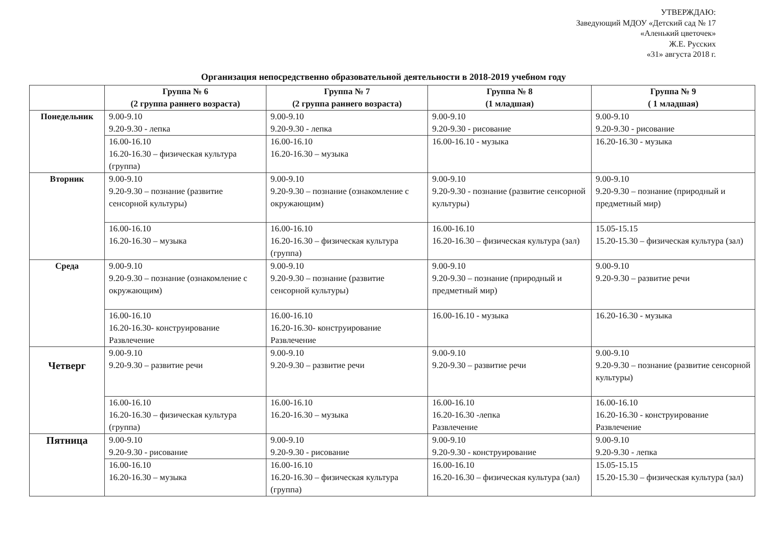УТВЕРЖДАЮ:
Заведующий МДОУ «Детский сад № 17
«Аленький цветочек»
Ж.Е. Русских
«31» августа 2018 г.
Организация непосредственно образовательной деятельности в 2018-2019 учебном году
| | Группа № 6 (2 группа раннего возраста) | Группа № 7 (2 группа раннего возраста) | Группа № 8 (1 младшая) | Группа № 9 ( 1 младшая) |
| --- | --- | --- | --- | --- |
| Понедельник | 9.00-9.10 9.20-9.30 - лепка | 9.00-9.10 9.20-9.30 - лепка | 9.00-9.10 9.20-9.30 - рисование | 9.00-9.10 9.20-9.30 - рисование |
| | 16.00-16.10 16.20-16.30 – физическая культура (группа) | 16.00-16.10 16.20-16.30 – музыка | 16.00-16.10 - музыка | 16.20-16.30 - музыка |
| Вторник | 9.00-9.10 9.20-9.30 – познание (развитие сенсорной культуры) | 9.00-9.10 9.20-9.30 – познание (ознакомление с окружающим) | 9.00-9.10 9.20-9.30 - познание (развитие сенсорной культуры) | 9.00-9.10 9.20-9.30 – познание (природный и предметный мир) |
| | 16.00-16.10 16.20-16.30 – музыка | 16.00-16.10 16.20-16.30 – физическая культура (группа) | 16.00-16.10 16.20-16.30 – физическая культура (зал) | 15.05-15.15 15.20-15.30 – физическая культура (зал) |
| Среда | 9.00-9.10 9.20-9.30 – познание (ознакомление с окружающим) | 9.00-9.10 9.20-9.30 – познание (развитие сенсорной культуры) | 9.00-9.10 9.20-9.30 – познание (природный и предметный мир) | 9.00-9.10 9.20-9.30 – развитие речи |
| | 16.00-16.10 16.20-16.30- конструирование Развлечение | 16.00-16.10 16.20-16.30- конструирование Развлечение | 16.00-16.10 - музыка | 16.20-16.30 - музыка |
| Четверг | 9.00-9.10 9.20-9.30 – развитие речи | 9.00-9.10 9.20-9.30 – развитие речи | 9.00-9.10 9.20-9.30 – развитие речи | 9.00-9.10 9.20-9.30 – познание (развитие сенсорной культуры) |
| | 16.00-16.10 16.20-16.30 – физическая культура (группа) | 16.00-16.10 16.20-16.30 – музыка | 16.00-16.10 16.20-16.30 -лепка Развлечение | 16.00-16.10 16.20-16.30 - конструирование Развлечение |
| Пятница | 9.00-9.10 9.20-9.30 - рисование | 9.00-9.10 9.20-9.30 - рисование | 9.00-9.10 9.20-9.30 - конструирование | 9.00-9.10 9.20-9.30 - лепка |
| | 16.00-16.10 16.20-16.30 – музыка | 16.00-16.10 16.20-16.30 – физическая культура (группа) | 16.00-16.10 16.20-16.30 – физическая культура (зал) | 15.05-15.15 15.20-15.30 – физическая культура (зал) |